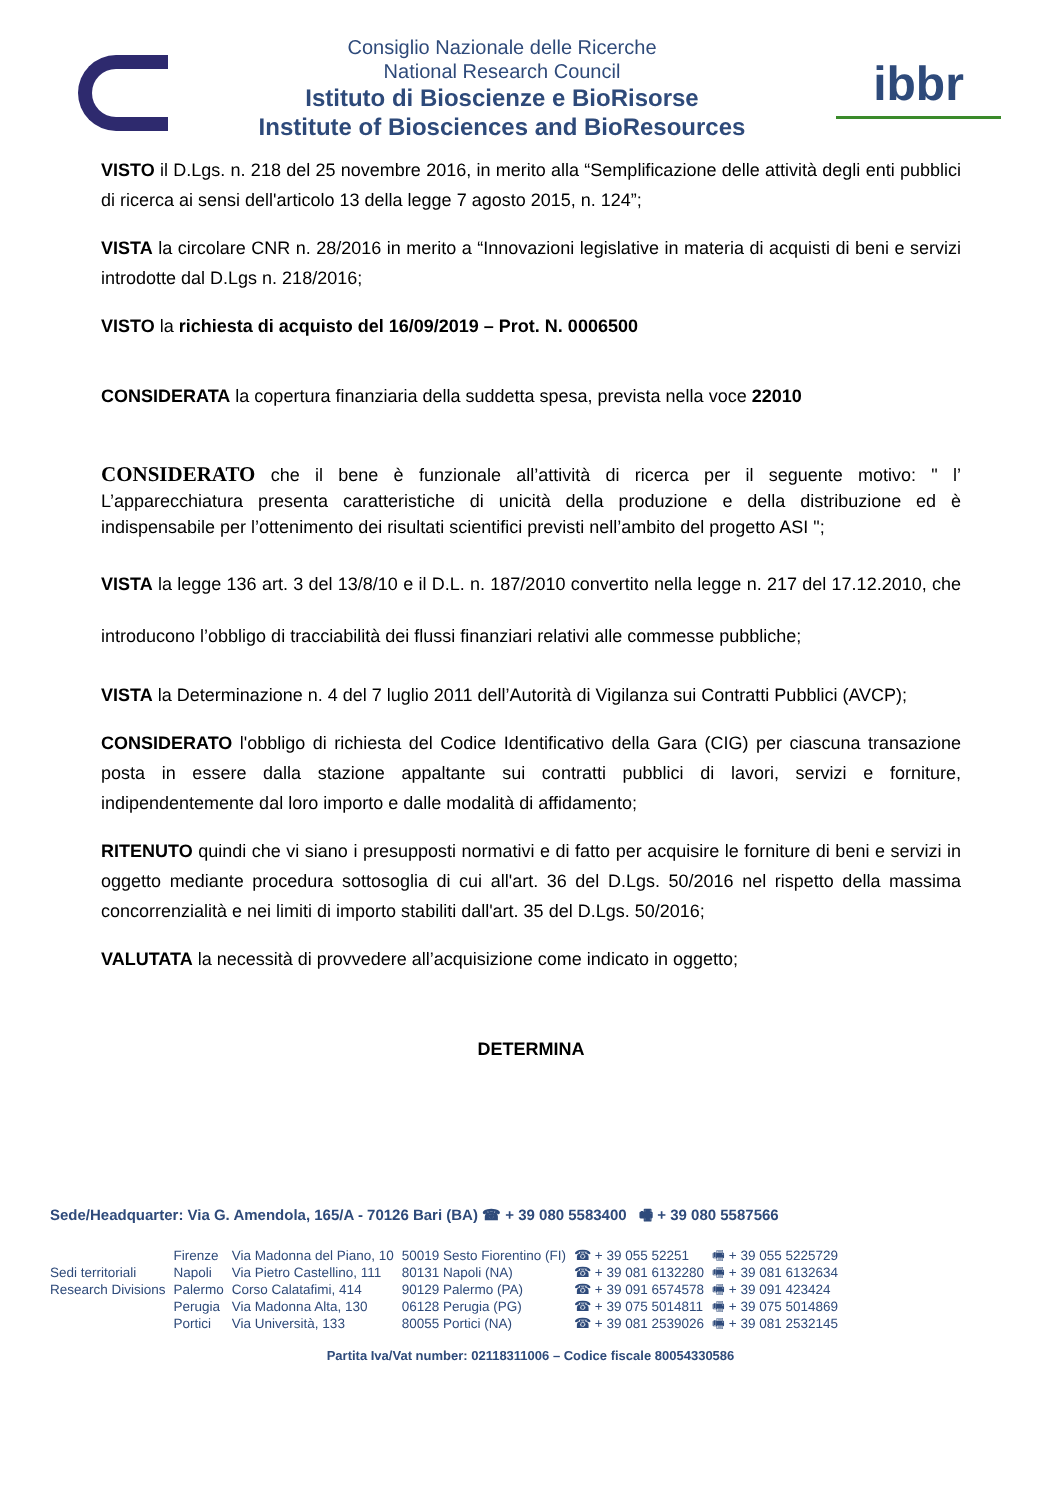Consiglio Nazionale delle Ricerche
National Research Council
Istituto di Bioscienze e BioRisorse
Institute of Biosciences and BioResources
ibbr
VISTO il D.Lgs. n. 218 del 25 novembre 2016, in merito alla “Semplificazione delle attività degli enti pubblici di ricerca ai sensi dell'articolo 13 della legge 7 agosto 2015, n. 124”;
VISTA la circolare CNR n. 28/2016 in merito a “Innovazioni legislative in materia di acquisti di beni e servizi introdotte dal D.Lgs n. 218/2016;
VISTO la richiesta di acquisto del 16/09/2019 – Prot. N. 0006500
CONSIDERATA la copertura finanziaria della suddetta spesa, prevista nella voce 22010
CONSIDERATO che il bene è funzionale all’attività di ricerca per il seguente motivo: " l’ L’apparecchiatura presenta caratteristiche di unicità della produzione e della distribuzione ed è indispensabile per l’ottenimento dei risultati scientifici previsti nell’ambito del progetto ASI ";
VISTA la legge 136 art. 3 del 13/8/10 e il D.L. n. 187/2010 convertito nella legge n. 217 del 17.12.2010, che introducono l’obbligo di tracciabilità dei flussi finanziari relativi alle commesse pubbliche;
VISTA la Determinazione n. 4 del 7 luglio 2011 dell’Autorità di Vigilanza sui Contratti Pubblici (AVCP);
CONSIDERATO l'obbligo di richiesta del Codice Identificativo della Gara (CIG) per ciascuna transazione posta in essere dalla stazione appaltante sui contratti pubblici di lavori, servizi e forniture, indipendentemente dal loro importo e dalle modalità di affidamento;
RITENUTO quindi che vi siano i presupposti normativi e di fatto per acquisire le forniture di beni e servizi in oggetto mediante procedura sottosoglia di cui all'art. 36 del D.Lgs. 50/2016 nel rispetto della massima concorrenzialità e nei limiti di importo stabiliti dall'art. 35 del D.Lgs. 50/2016;
VALUTATA la necessità di provvedere all’acquisizione come indicato in oggetto;
DETERMINA
Sede/Headquarter: Via G. Amendola, 165/A - 70126 Bari (BA) ☎ + 39 080 5583400 🖷 + 39 080 5587566
| | Firenze | Via Madonna del Piano, 10 | 50019 Sesto Fiorentino (FI) | ☎ + 39 055 52251 | 🖷 + 39 055 5225729 |
| Sedi territoriali | Napoli | Via Pietro Castellino, 111 | 80131 Napoli (NA) | ☎ + 39 081 6132280 | 🖷 + 39 081 6132634 |
| Research Divisions | Palermo | Corso Calatafimi, 414 | 90129 Palermo (PA) | ☎ + 39 091 6574578 | 🖷 + 39 091 423424 |
| | Perugia | Via Madonna Alta, 130 | 06128 Perugia (PG) | ☎ + 39 075 5014811 | 🖷 + 39 075 5014869 |
| | Portici | Via Università, 133 | 80055 Portici (NA) | ☎ + 39 081 2539026 | 🖷 + 39 081 2532145 |
Partita Iva/Vat number: 02118311006 – Codice fiscale 80054330586